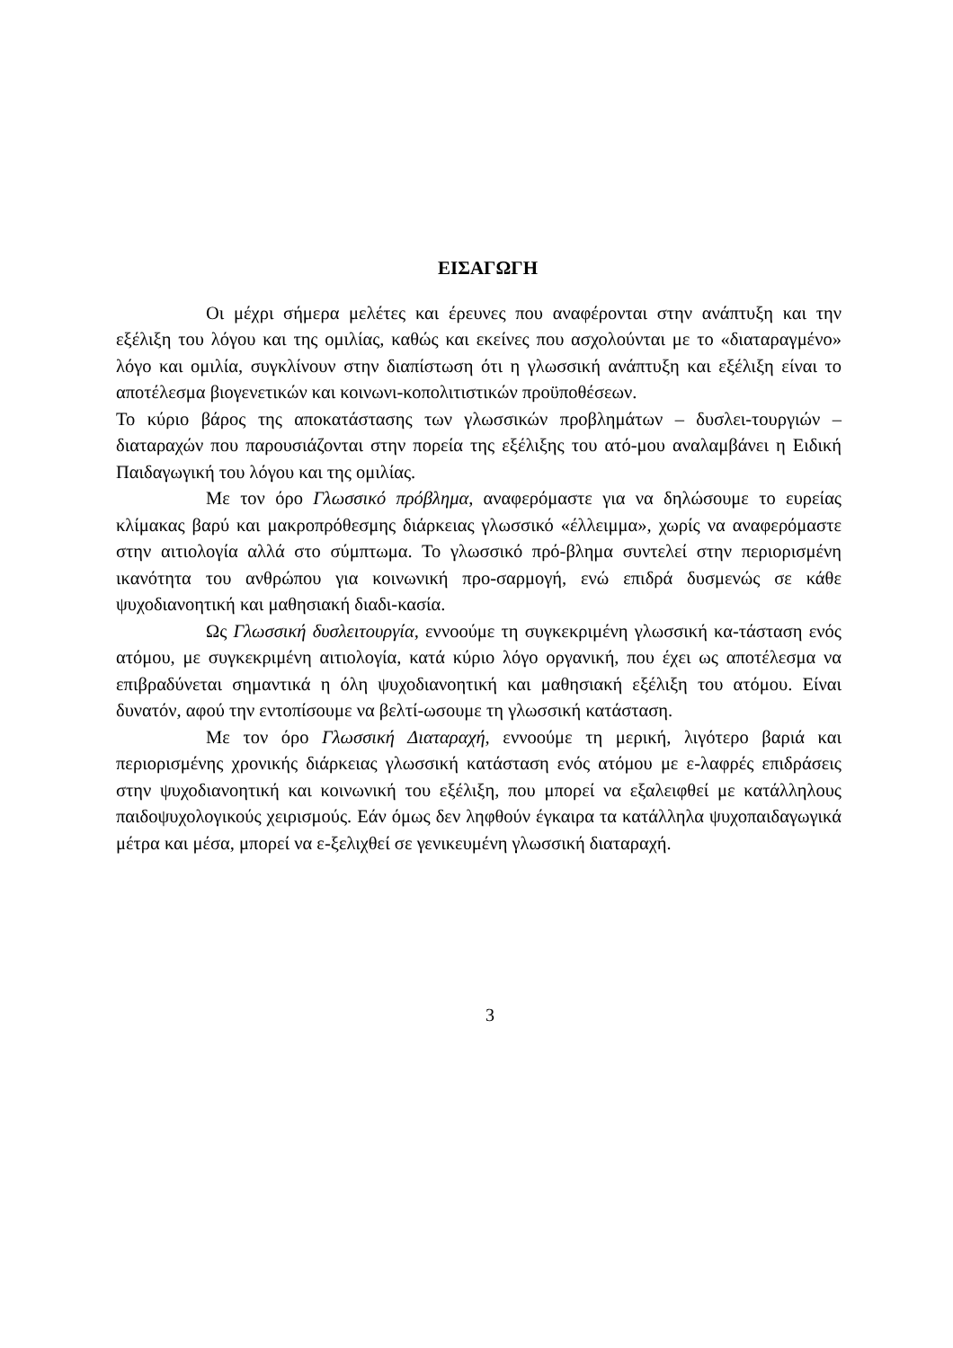ΕΙΣΑΓΩΓΗ
Οι μέχρι σήμερα μελέτες και έρευνες που αναφέρονται στην ανάπτυξη και την εξέλιξη του λόγου και της ομιλίας, καθώς και εκείνες που ασχολούνται με το «διαταραγμένο» λόγο και ομιλία, συγκλίνουν στην διαπίστωση ότι η γλωσσική ανάπτυξη και εξέλιξη είναι το αποτέλεσμα βιογενετικών και κοινωνι-κοπολιτιστικών προϋποθέσεων.
Το κύριο βάρος της αποκατάστασης των γλωσσικών προβλημάτων – δυσλει-τουργιών – διαταραχών που παρουσιάζονται στην πορεία της εξέλιξης του ατό-μου αναλαμβάνει η Ειδική Παιδαγωγική του λόγου και της ομιλίας.
Με τον όρο Γλωσσικό πρόβλημα, αναφερόμαστε για να δηλώσουμε το ευρείας κλίμακας βαρύ και μακροπρόθεσμης διάρκειας γλωσσικό «έλλειμμα», χωρίς να αναφερόμαστε στην αιτιολογία αλλά στο σύμπτωμα. Το γλωσσικό πρό-βλημα συντελεί στην περιορισμένη ικανότητα του ανθρώπου για κοινωνική προ-σαρμογή, ενώ επιδρά δυσμενώς σε κάθε ψυχοδιανοητική και μαθησιακή διαδι-κασία.
Ως Γλωσσική δυσλειτουργία, εννοούμε τη συγκεκριμένη γλωσσική κα-τάσταση ενός ατόμου, με συγκεκριμένη αιτιολογία, κατά κύριο λόγο οργανική, που έχει ως αποτέλεσμα να επιβραδύνεται σημαντικά η όλη ψυχοδιανοητική και μαθησιακή εξέλιξη του ατόμου. Είναι δυνατόν, αφού την εντοπίσουμε να βελτί-ωσουμε τη γλωσσική κατάσταση.
Με τον όρο Γλωσσική Διαταραχή, εννοούμε τη μερική, λιγότερο βαριά και περιορισμένης χρονικής διάρκειας γλωσσική κατάσταση ενός ατόμου με ε-λαφρές επιδράσεις στην ψυχοδιανοητική και κοινωνική του εξέλιξη, που μπορεί να εξαλειφθεί με κατάλληλους παιδοψυχολογικούς χειρισμούς. Εάν όμως δεν ληφθούν έγκαιρα τα κατάλληλα ψυχοπαιδαγωγικά μέτρα και μέσα, μπορεί να ε-ξελιχθεί σε γενικευμένη γλωσσική διαταραχή.
3